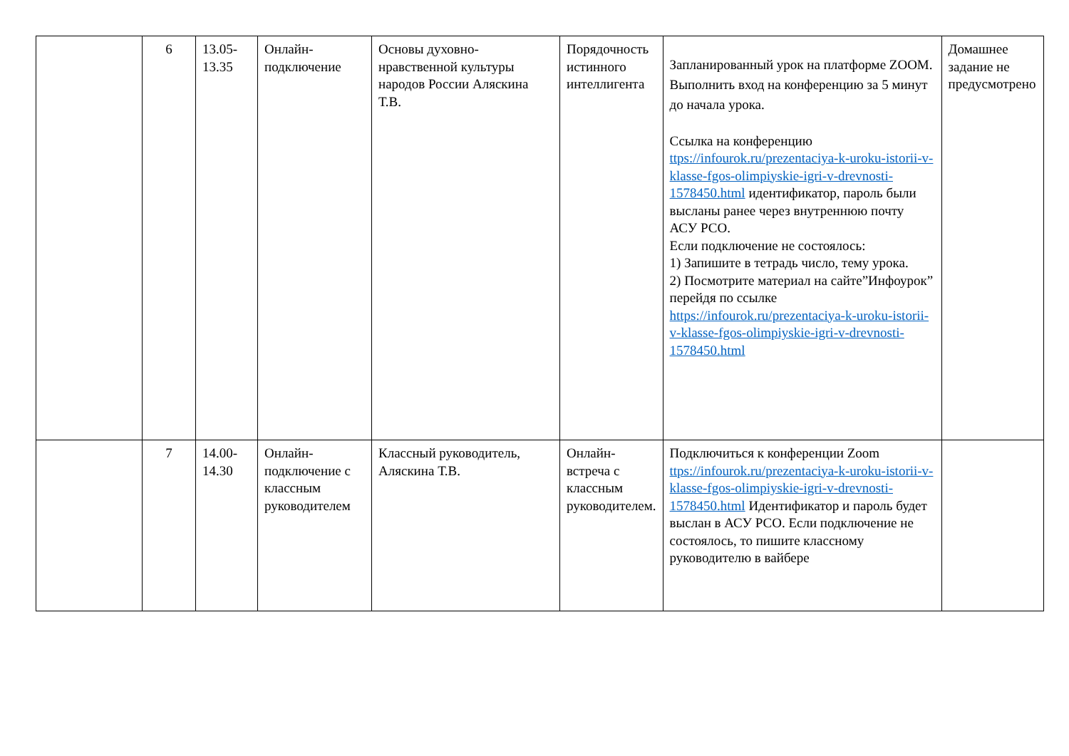| | 6 | 13.05- 13.35 | Онлайн-подключение | Основы духовно-нравственной культуры народов России Аляскина Т.В. | Порядочность истинного интеллигента | Запланированный урок на платформе ZOOM. Выполнить вход на конференцию за 5 минут до начала урока. Ссылка на конференцию ttps://infourok.ru/prezentaciya-k-uroku-istorii-v-klasse-fgos-olimpiyskie-igri-v-drevnosti-1578450.html идентификатор, пароль были высланы ранее через внутреннюю почту АСУ РСО. Если подключение не состоялось: 1) Запишите в тетрадь число, тему урока. 2) Посмотрите материал на сайте”Инфоурок” перейдя по ссылке https://infourok.ru/prezentaciya-k-uroku-istorii-v-klasse-fgos-olimpiyskie-igri-v-drevnosti-1578450.html | Домашнее задание не предусмотрено |
| | 7 | 14.00- 14.30 | Онлайн-подключение с классным руководителем | Классный руководитель, Аляскина Т.В. | Онлайн-встреча с классным руководителем. | Подключиться к конференции Zoom ttps://infourok.ru/prezentaciya-k-uroku-istorii-v-klasse-fgos-olimpiyskie-igri-v-drevnosti-1578450.html Идентификатор и пароль будет выслан в АСУ РСО. Если подключение не состоялось, то пишите классному руководителю в вайбере | |